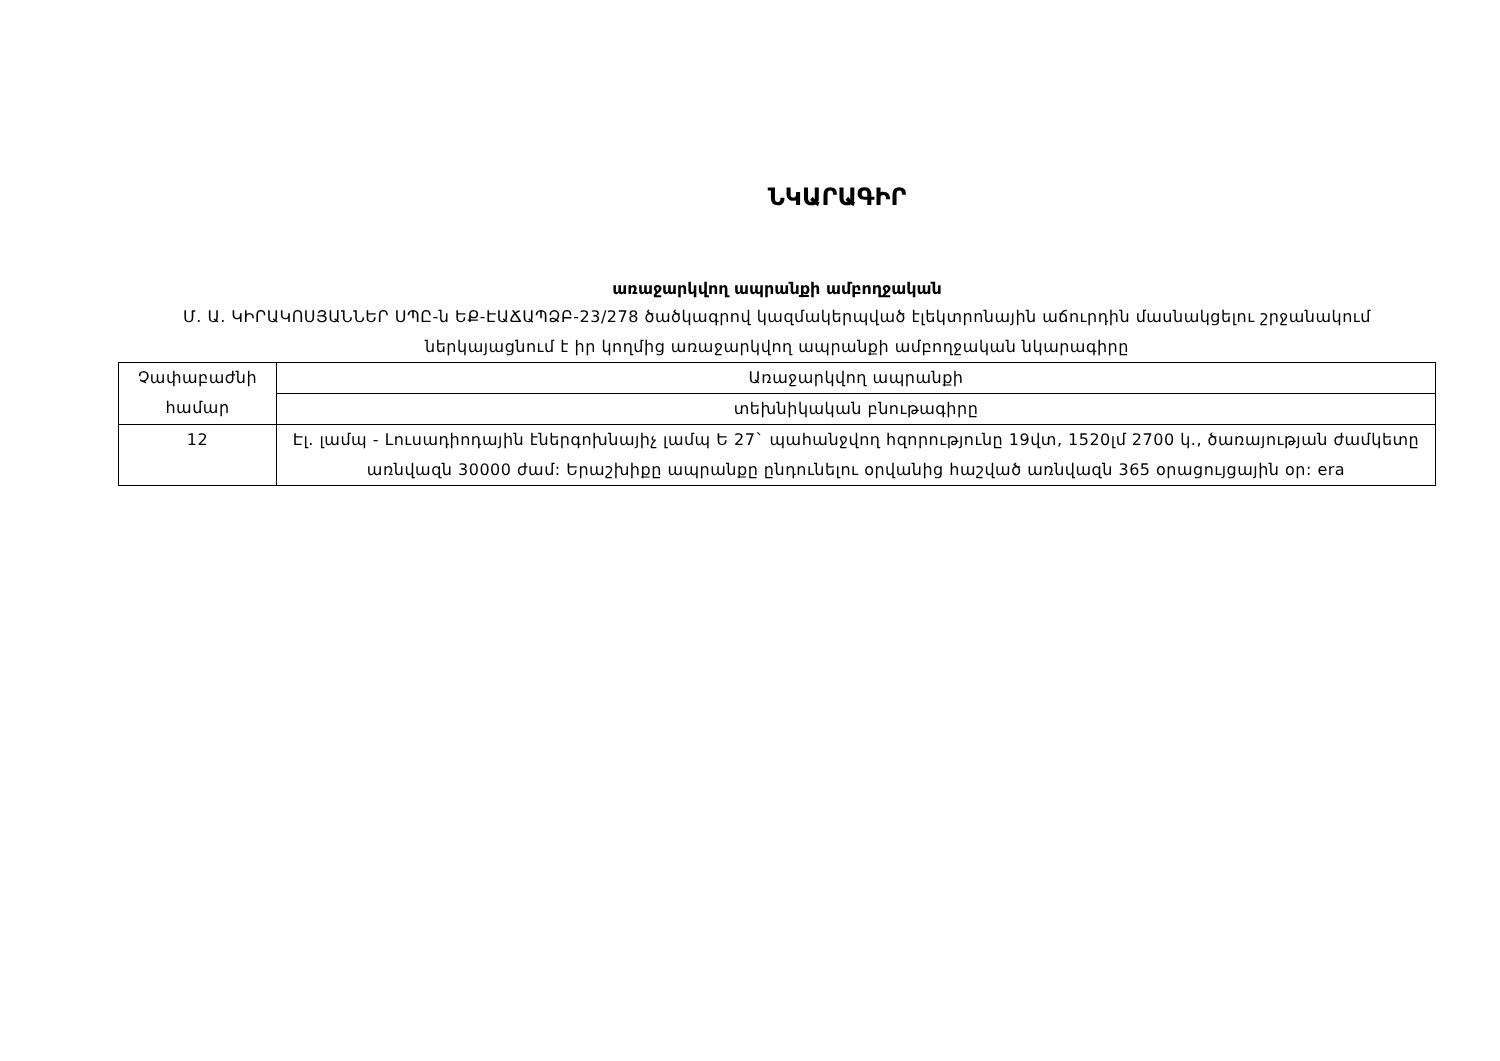ՆԿԱՐԱԳԻՐ
առաջարկվող ապրանքի ամբողջական
Մ. Ա. ԿԻՐԱԿՈՍՅԱՆՆԵՐ ՍՊԸ-ն ԵՔ-ԷԱՃԱՊՁԲ-23/278 ծածկագրով կազմակերպված էլեկտրոնային աճուրդին մասնակցելու շրջանակում ներկայացնում է իր կողմից առաջարկվող ապրանքի ամբողջական նկարագիրը
| Չափաբաժնի համար | Առաջարկվող ապրանքի |
| | տեխնիկական բնութագիրը |
| 12 | Էլ. լամպ - Լուսադիոդային էներգոխնայիչ լամպ Ե 27` պահանջվող հզորությունը 19վտ, 1520լմ 2700 կ., ծառայության ժամկետը առնվազն 30000 ժամ: Երաշխիքը ապրանքը ընդունելու օրվանից հաշված առնվազն 365 օրացույցային օր: era |